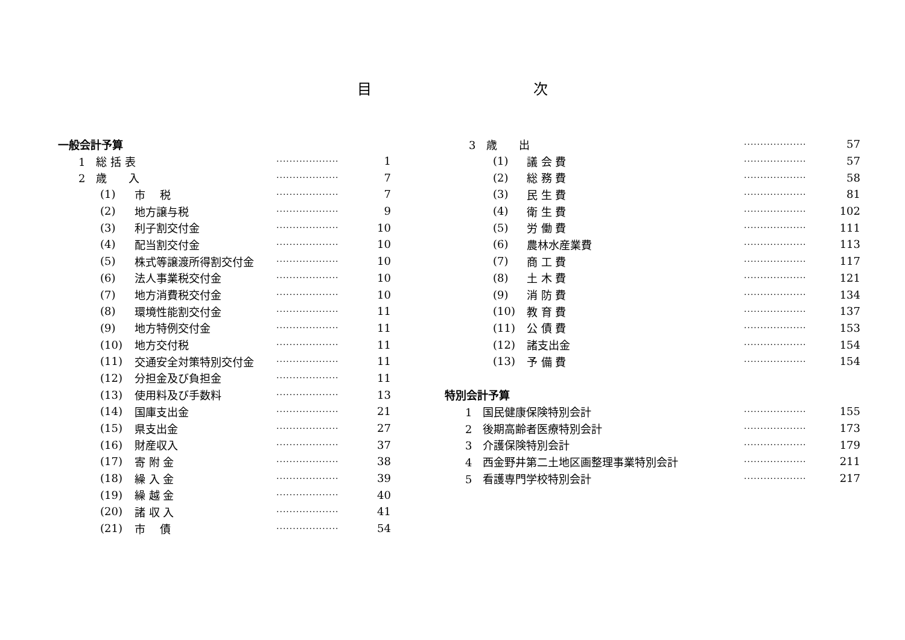目 次
| 一般会計予算 | | | |
| 1 総 括 表 | | ··················· | 1 |
| 2 歳 入 | | ··················· | 7 |
| (1) | 市 税 | ··················· | 7 |
| (2) | 地方譲与税 | ··················· | 9 |
| (3) | 利子割交付金 | ··················· | 10 |
| (4) | 配当割交付金 | ··················· | 10 |
| (5) | 株式等譲渡所得割交付金 | ··················· | 10 |
| (6) | 法人事業税交付金 | ··················· | 10 |
| (7) | 地方消費税交付金 | ··················· | 10 |
| (8) | 環境性能割交付金 | ··················· | 11 |
| (9) | 地方特例交付金 | ··················· | 11 |
| (10) | 地方交付税 | ··················· | 11 |
| (11) | 交通安全対策特別交付金 | ··················· | 11 |
| (12) | 分担金及び負担金 | ··················· | 11 |
| (13) | 使用料及び手数料 | ··················· | 13 |
| (14) | 国庫支出金 | ··················· | 21 |
| (15) | 県支出金 | ··················· | 27 |
| (16) | 財産収入 | ··················· | 37 |
| (17) | 寄 附 金 | ··················· | 38 |
| (18) | 繰 入 金 | ··················· | 39 |
| (19) | 繰 越 金 | ··················· | 40 |
| (20) | 諸 収 入 | ··················· | 41 |
| (21) | 市 債 | ··················· | 54 |
| 3 歳 出 | | ··················· | 57 |
| (1) | 議 会 費 | ··················· | 57 |
| (2) | 総 務 費 | ··················· | 58 |
| (3) | 民 生 費 | ··················· | 81 |
| (4) | 衛 生 費 | ··················· | 102 |
| (5) | 労 働 費 | ··················· | 111 |
| (6) | 農林水産業費 | ··················· | 113 |
| (7) | 商 工 費 | ··················· | 117 |
| (8) | 土 木 費 | ··················· | 121 |
| (9) | 消 防 費 | ··················· | 134 |
| (10) | 教 育 費 | ··················· | 137 |
| (11) | 公 債 費 | ··················· | 153 |
| (12) | 諸支出金 | ··················· | 154 |
| (13) | 予 備 費 | ··················· | 154 |
| 特別会計予算 | | | |
| 1 国民健康保険特別会計 | | ··················· | 155 |
| 2 後期高齢者医療特別会計 | | ··················· | 173 |
| 3 介護保険特別会計 | | ··················· | 179 |
| 4 西金野井第二土地区画整理事業特別会計 | | ··················· | 211 |
| 5 看護専門学校特別会計 | | ··················· | 217 |